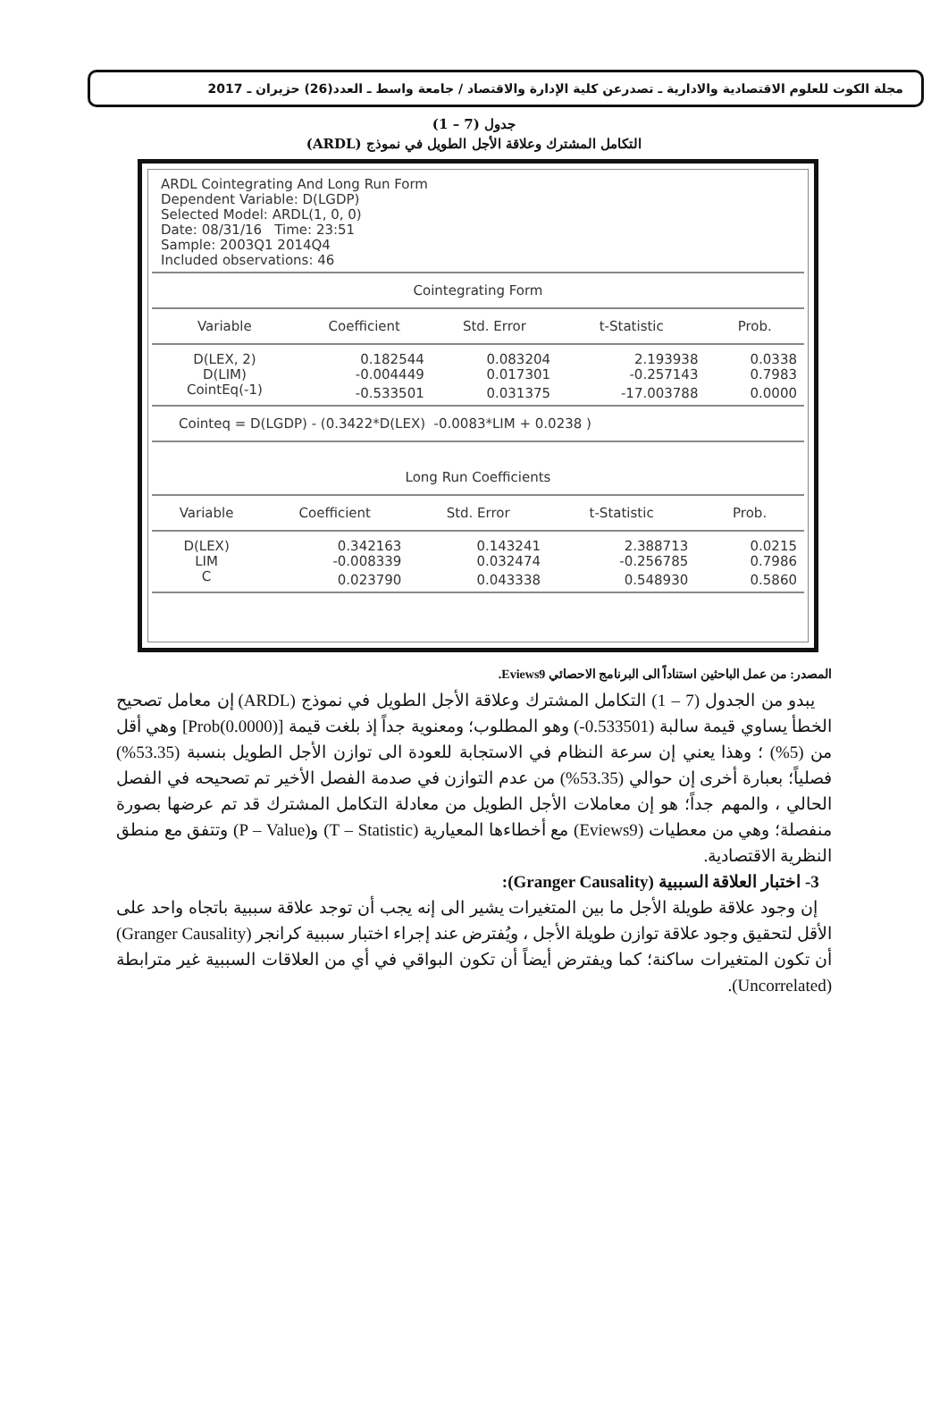مجلة الكوت للعلوم الاقتصادية والادارية ـ تصدرعن كلية الإدارة والاقتصاد / جامعة واسط ـ العدد(26) حزيران ـ 2017
جدول (7 – 1)
التكامل المشترك وعلاقة الأجل الطويل في نموذج (ARDL)
ARDL Cointegrating And Long Run Form
Dependent Variable: D(LGDP)
Selected Model: ARDL(1, 0, 0)
Date: 08/31/16 Time: 23:51
Sample: 2003Q1 2014Q4
Included observations: 46
Cointegrating Form
| Variable | Coefficient | Std. Error | t-Statistic | Prob. |
| --- | --- | --- | --- | --- |
| D(LEX, 2) | 0.182544 | 0.083204 | 2.193938 | 0.0338 |
| D(LIM) | -0.004449 | 0.017301 | -0.257143 | 0.7983 |
| CointEq(-1) | -0.533501 | 0.031375 | -17.003788 | 0.0000 |
Cointeq = D(LGDP) - (0.3422*D(LEX) -0.0083*LIM + 0.0238 )
Long Run Coefficients
| Variable | Coefficient | Std. Error | t-Statistic | Prob. |
| --- | --- | --- | --- | --- |
| D(LEX) | 0.342163 | 0.143241 | 2.388713 | 0.0215 |
| LIM | -0.008339 | 0.032474 | -0.256785 | 0.7986 |
| C | 0.023790 | 0.043338 | 0.548930 | 0.5860 |
المصدر: من عمل الباحثين استناداً الى البرنامج الاحصائي Eviews9.
يبدو من الجدول (7 – 1) التكامل المشترك وعلاقة الأجل الطويل في نموذج (ARDL) إن معامل تصحيح الخطأ يساوي قيمة سالبة (0.533501-) وهو المطلوب؛ ومعنوية جداً إذ بلغت قيمة [Prob(0.0000)] وهي أقل من (5%) ؛ وهذا يعني إن سرعة النظام في الاستجابة للعودة الى توازن الأجل الطويل بنسبة (53.35%) فصلياً؛ بعبارة أخرى إن حوالي (53.35%) من عدم التوازن في صدمة الفصل الأخير تم تصحيحه في الفصل الحالي ، والمهم جداً؛ هو إن معاملات الأجل الطويل من معادلة التكامل المشترك قد تم عرضها بصورة منفصلة؛ وهي من معطيات (Eviews9) مع أخطاءها المعيارية (T – Statistic) و(P – Value) وتتفق مع منطق النظرية الاقتصادية.
3- اختبار العلاقة السببية (Granger Causality):
إن وجود علاقة طويلة الأجل ما بين المتغيرات يشير الى إنه يجب أن توجد علاقة سببية باتجاه واحد على الأقل لتحقيق وجود علاقة توازن طويلة الأجل ، ويُفترض عند إجراء اختبار سببية كرانجر (Granger Causality) أن تكون المتغيرات ساكنة؛ كما ويفترض أيضاً أن تكون البواقي في أي من العلاقات السببية غير مترابطة (Uncorrelated).